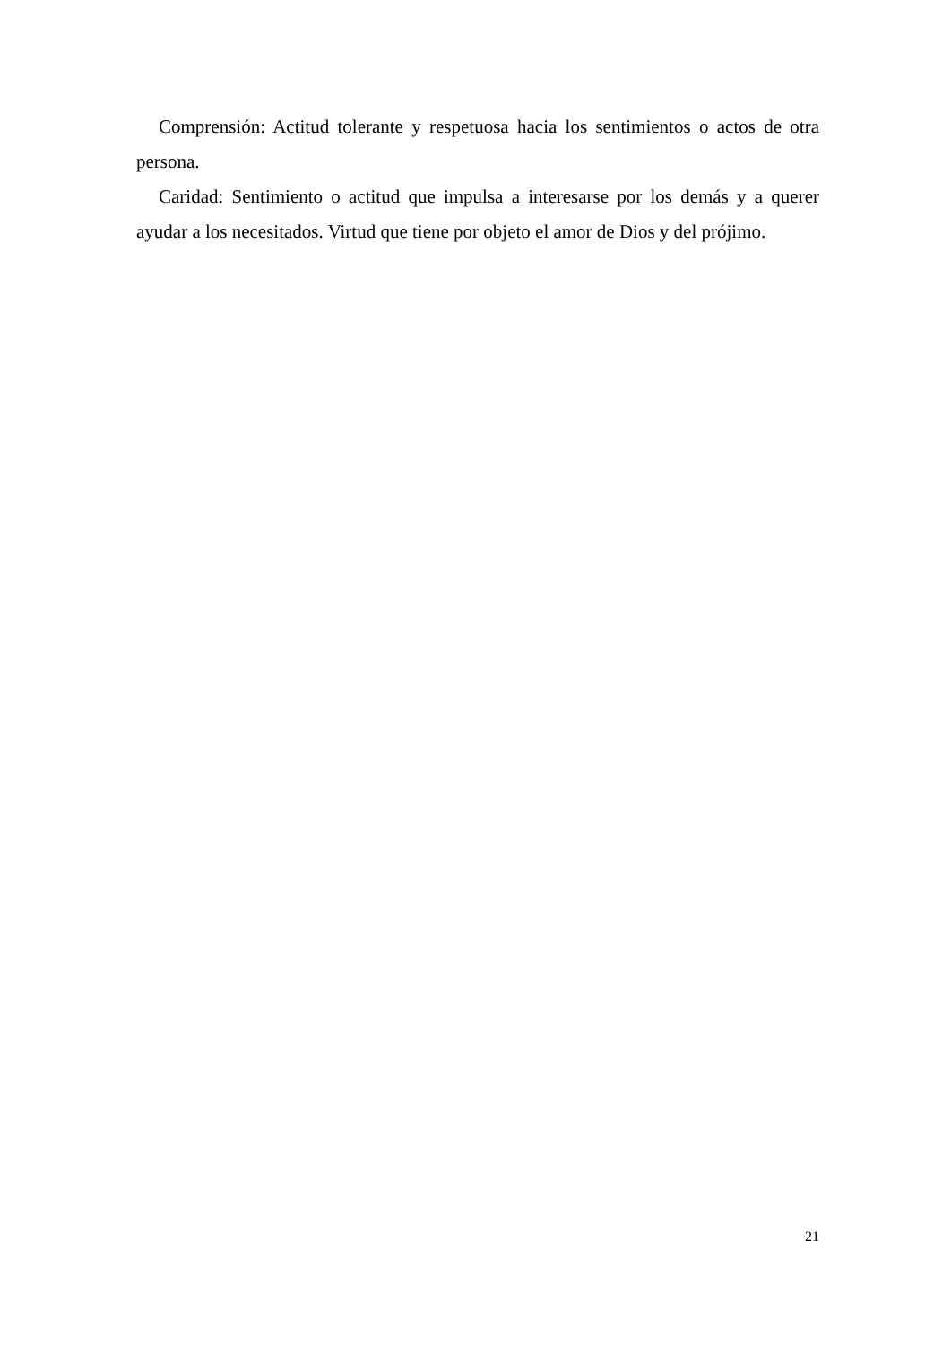Comprensión: Actitud tolerante y respetuosa hacia los sentimientos o actos de otra persona.
Caridad: Sentimiento o actitud que impulsa a interesarse por los demás y a querer ayudar a los necesitados. Virtud que tiene por objeto el amor de Dios y del prójimo.
21